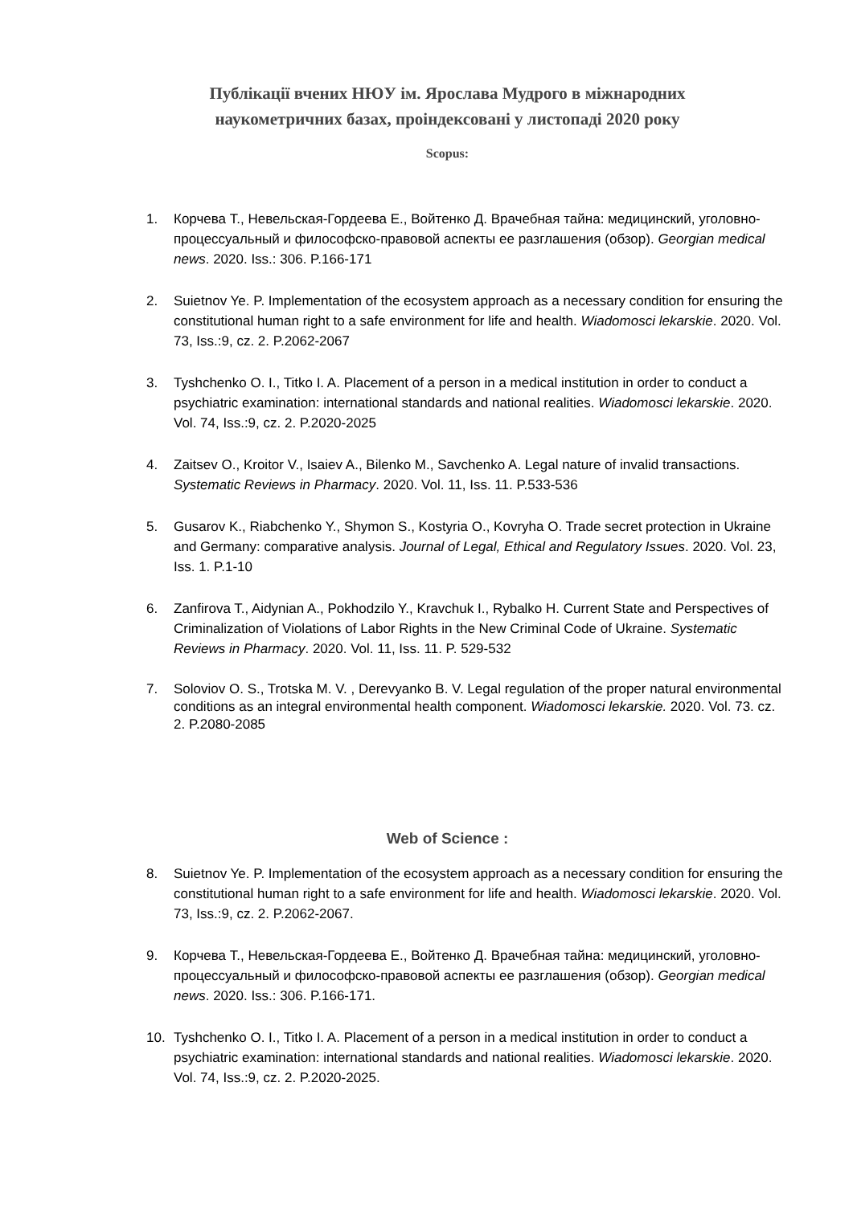Публікації вчених НЮУ ім. Ярослава Мудрого в міжнародних
наукометричних базах, проіндексовані у листопаді 2020 року
Scopus:
1. Корчева Т., Невельская-Гордеева Е., Войтенко Д. Врачебная тайна: медицинский, уголовно-процессуальный и философско-правовой аспекты ее разглашения (обзор). Georgian medical news. 2020. Iss.: 306. P.166-171
2. Suietnov Ye. P. Implementation of the ecosystem approach as a necessary condition for ensuring the constitutional human right to a safe environment for life and health. Wiadomosci lekarskie. 2020. Vol. 73, Iss.:9, cz. 2. P.2062-2067
3. Tyshchenko O. I., Titko I. A. Placement of a person in a medical institution in order to conduct a psychiatric examination: international standards and national realities. Wiadomosci lekarskie. 2020. Vol. 74, Iss.:9, cz. 2. P.2020-2025
4. Zaitsev O., Kroitor V., Isaiev A., Bilenko M., Savchenko A. Legal nature of invalid transactions. Systematic Reviews in Pharmacy. 2020. Vol. 11, Iss. 11. P.533-536
5. Gusarov K., Riabchenko Y., Shymon S., Kostyria O., Kovryha O. Trade secret protection in Ukraine and Germany: comparative analysis. Journal of Legal, Ethical and Regulatory Issues. 2020. Vol. 23, Iss. 1. P.1-10
6. Zanfirova T., Aidynian A., Pokhodzilo Y., Kravchuk I., Rybalko H. Current State and Perspectives of Criminalization of Violations of Labor Rights in the New Criminal Code of Ukraine. Systematic Reviews in Pharmacy. 2020. Vol. 11, Iss. 11. P. 529-532
7. Soloviov O. S., Trotska M. V. , Derevyanko B. V. Legal regulation of the proper natural environmental conditions as an integral environmental health component. Wiadomosci lekarskie. 2020. Vol. 73. cz. 2. P.2080-2085
Web of Science :
8. Suietnov Ye. P. Implementation of the ecosystem approach as a necessary condition for ensuring the constitutional human right to a safe environment for life and health. Wiadomosci lekarskie. 2020. Vol. 73, Iss.:9, cz. 2. P.2062-2067.
9. Корчева Т., Невельская-Гордеева Е., Войтенко Д. Врачебная тайна: медицинский, уголовно-процессуальный и философско-правовой аспекты ее разглашения (обзор). Georgian medical news. 2020. Iss.: 306. P.166-171.
10. Tyshchenko O. I., Titko I. A. Placement of a person in a medical institution in order to conduct a psychiatric examination: international standards and national realities. Wiadomosci lekarskie. 2020. Vol. 74, Iss.:9, cz. 2. P.2020-2025.